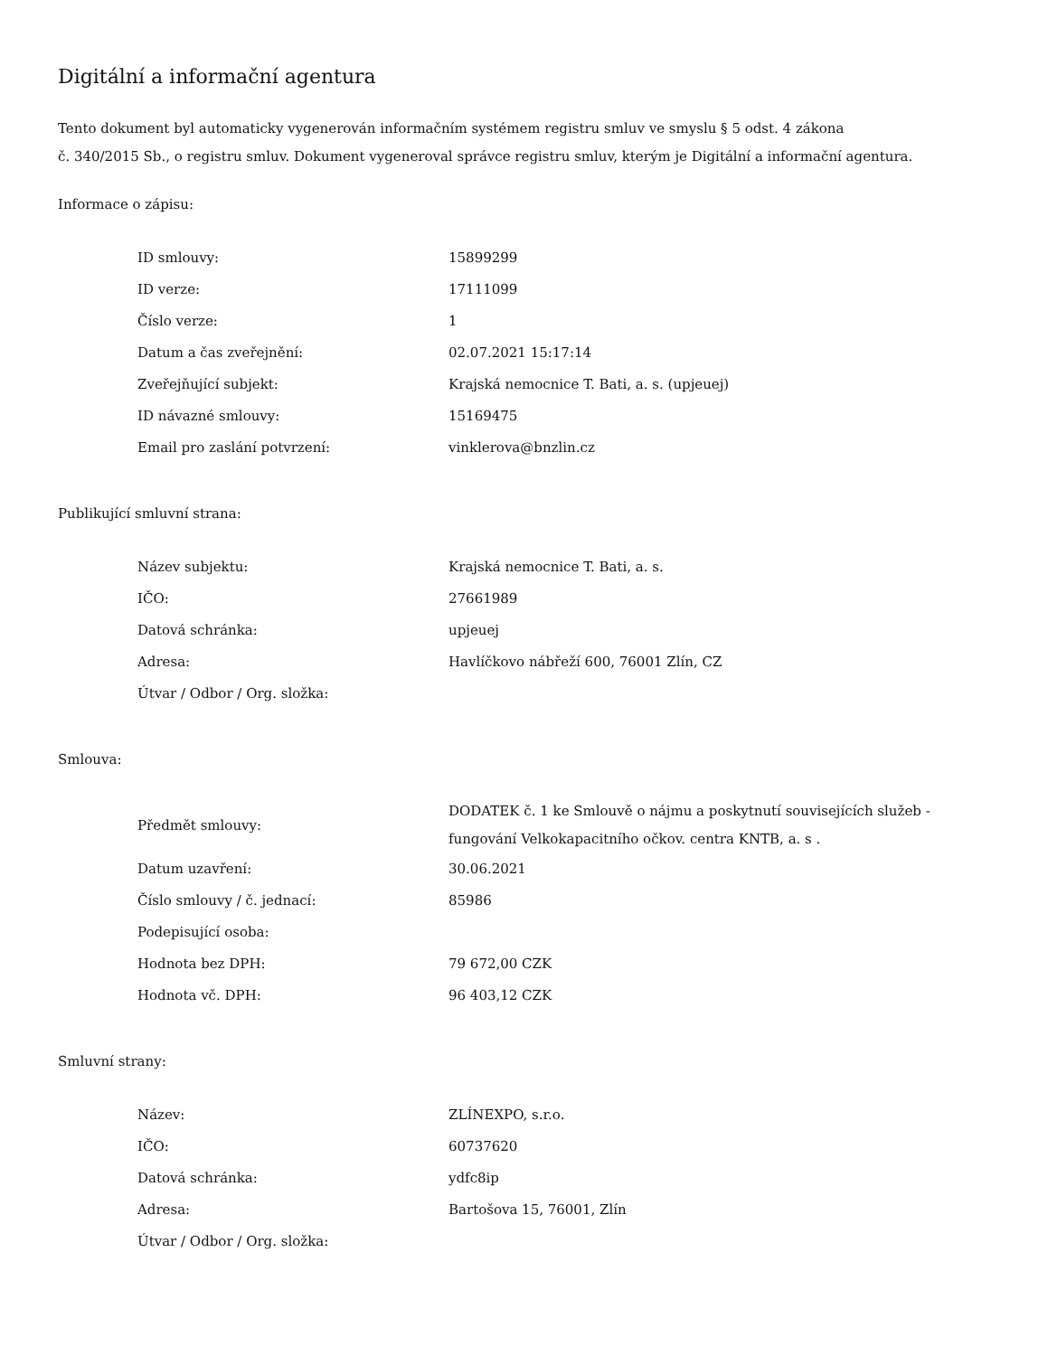Digitální a informační agentura
Tento dokument byl automaticky vygenerován informačním systémem registru smluv ve smyslu § 5 odst. 4 zákona
č. 340/2015 Sb., o registru smluv. Dokument vygeneroval správce registru smluv, kterým je Digitální a informační agentura.
Informace o zápisu:
| ID smlouvy: | 15899299 |
| ID verze: | 17111099 |
| Číslo verze: | 1 |
| Datum a čas zveřejnění: | 02.07.2021 15:17:14 |
| Zveřejňující subjekt: | Krajská nemocnice T. Bati, a. s. (upjeuej) |
| ID návazné smlouvy: | 15169475 |
| Email pro zaslání potvrzení: | vinklerova@bnzlin.cz |
Publikující smluvní strana:
| Název subjektu: | Krajská nemocnice T. Bati, a. s. |
| IČO: | 27661989 |
| Datová schránka: | upjeuej |
| Adresa: | Havlíčkovo nábřeží 600, 76001 Zlín, CZ |
| Útvar / Odbor / Org. složka: | |
Smlouva:
| Předmět smlouvy: | DODATEK č. 1 ke Smlouvě o nájmu a poskytnutí souvisejících služeb - fungování Velkokapacitního očkov. centra KNTB, a. s . |
| Datum uzavření: | 30.06.2021 |
| Číslo smlouvy / č. jednací: | 85986 |
| Podepisující osoba: | |
| Hodnota bez DPH: | 79 672,00 CZK |
| Hodnota vč. DPH: | 96 403,12 CZK |
Smluvní strany:
| Název: | ZLÍNEXPO, s.r.o. |
| IČO: | 60737620 |
| Datová schránka: | ydfc8ip |
| Adresa: | Bartošova 15, 76001, Zlín |
| Útvar / Odbor / Org. složka: | |